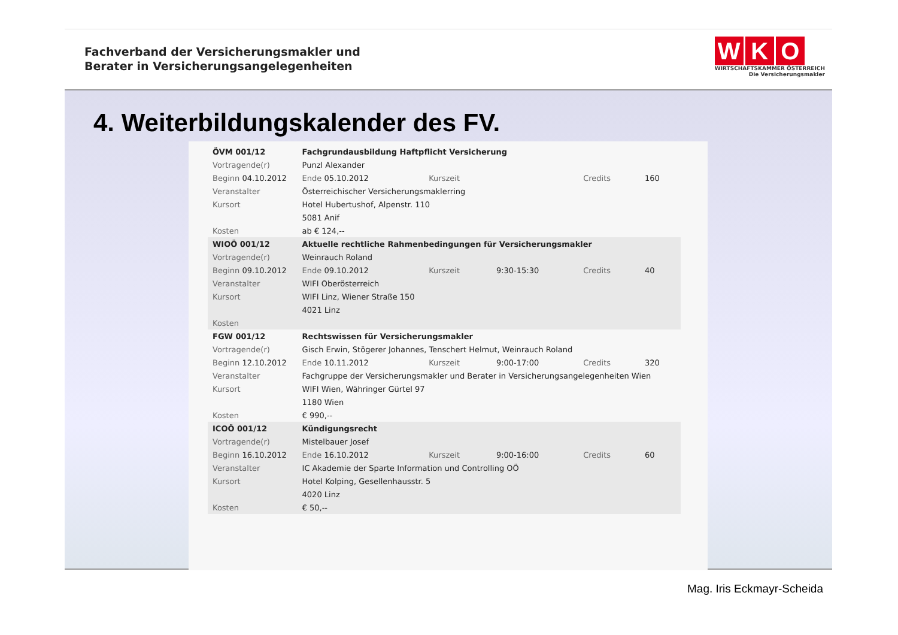Fachverband der Versicherungsmakler und
Berater in Versicherungsangelegenheiten
W K O
WIRTSCHAFTSKAMMER ÖSTERREICH
Die Versicherungsmakler
4. Weiterbildungskalender des FV.
| ÖVM 001/12 | Fachgrundausbildung Haftpflicht Versicherung | | | | |
| Vortragende(r) | Punzl Alexander | | | | |
| Beginn 04.10.2012 | Ende 05.10.2012 | Kurszeit | | Credits | 160 |
| Veranstalter | Österreichischer Versicherungsmaklerring | | | | |
| Kursort | Hotel Hubertushof, Alpenstr. 110 | | | | |
| | 5081 Anif | | | | |
| Kosten | ab € 124,-- | | | | |
| WIOÖ 001/12 | Aktuelle rechtliche Rahmenbedingungen für Versicherungsmakler | | | | |
| Vortragende(r) | Weinrauch Roland | | | | |
| Beginn 09.10.2012 | Ende 09.10.2012 | Kurszeit | 9:30-15:30 | Credits | 40 |
| Veranstalter | WIFI Oberösterreich | | | | |
| Kursort | WIFI Linz, Wiener Straße 150 | | | | |
| | 4021 Linz | | | | |
| Kosten | | | | | |
| FGW 001/12 | Rechtswissen für Versicherungsmakler | | | | |
| Vortragende(r) | Gisch Erwin, Stögerer Johannes, Tenschert Helmut, Weinrauch Roland | | | | |
| Beginn 12.10.2012 | Ende 10.11.2012 | Kurszeit | 9:00-17:00 | Credits | 320 |
| Veranstalter | Fachgruppe der Versicherungsmakler und Berater in Versicherungsangelegenheiten Wien | | | | |
| Kursort | WIFI Wien, Währinger Gürtel 97 | | | | |
| | 1180 Wien | | | | |
| Kosten | € 990,-- | | | | |
| ICOÖ 001/12 | Kündigungsrecht | | | | |
| Vortragende(r) | Mistelbauer Josef | | | | |
| Beginn 16.10.2012 | Ende 16.10.2012 | Kurszeit | 9:00-16:00 | Credits | 60 |
| Veranstalter | IC Akademie der Sparte Information und Controlling OÖ | | | | |
| Kursort | Hotel Kolping, Gesellenhausstr. 5 | | | | |
| | 4020 Linz | | | | |
| Kosten | € 50,-- | | | | |
Mag. Iris Eckmayr-Scheida